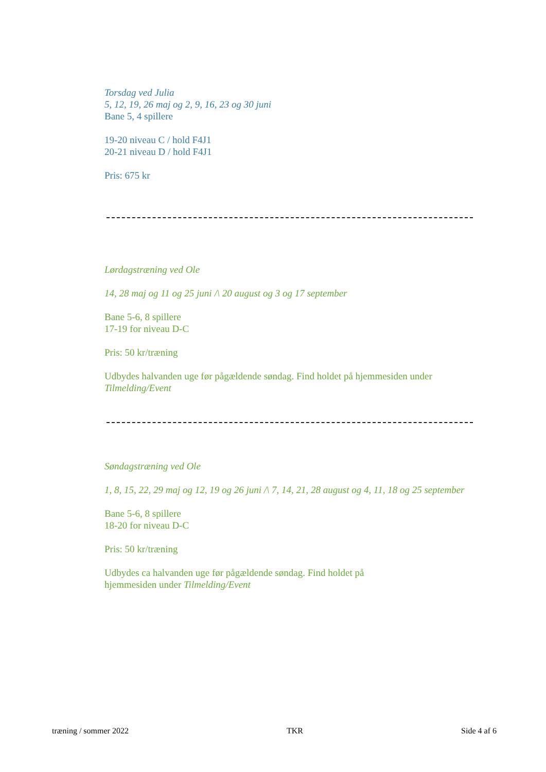Torsdag ved Julia
5, 12, 19, 26 maj og 2, 9, 16, 23 og 30 juni
Bane 5, 4 spillere
19-20 niveau C / hold F4J1
20-21 niveau D / hold F4J1
Pris: 675 kr
Lørdagstræning ved Ole
14, 28 maj og 11 og 25 juni /\ 20 august og 3 og 17 september
Bane 5-6, 8 spillere
17-19 for niveau D-C
Pris: 50 kr/træning
Udbydes halvanden uge før pågældende søndag. Find holdet på hjemmesiden under Tilmelding/Event
Søndagstræning ved Ole
1, 8, 15, 22, 29 maj og 12, 19 og 26 juni /\ 7, 14, 21, 28 august og 4, 11, 18 og 25 september
Bane 5-6, 8 spillere
18-20 for niveau D-C
Pris: 50 kr/træning
Udbydes ca halvanden uge før pågældende søndag. Find holdet på hjemmesiden under Tilmelding/Event
træning / sommer 2022 TKR Side 4 af 6